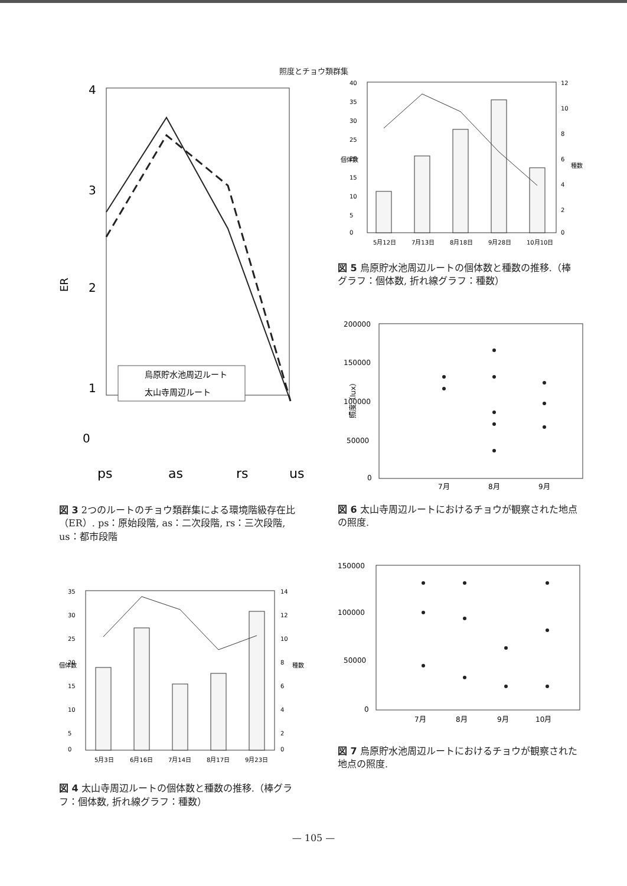照度とチョウ類群集
4
3
2
1
ER
烏原貯水池周辺ルート
太山寺周辺ルート
0
ps
as
rs
us
図 3 2つのルートのチョウ類群集による環境階級存在比（ER）. ps：原始段階, as：二次段階, rs：三次段階, us：都市段階
35
30
25
20
15
10
5
0
14
12
10
8
6
4
2
0
個体数
種数
5月3日
6月16日
7月14日
8月17日
9月23日
図 4 太山寺周辺ルートの個体数と種数の推移.（棒グラフ：個体数, 折れ線グラフ：種数）
40
35
30
25
20
15
10
5
0
12
10
8
6
4
2
0
個体数
種数
5月12日
7月13日
8月18日
9月28日
10月10日
図 5 烏原貯水池周辺ルートの個体数と種数の推移.（棒グラフ：個体数, 折れ線グラフ：種数）
200000
150000
100000
50000
0
7月
8月
9月
照度（lux）
図 6 太山寺周辺ルートにおけるチョウが観察された地点の照度.
150000
100000
50000
0
7月
8月
9月
10月
図 7 烏原貯水池周辺ルートにおけるチョウが観察された地点の照度.
— 105 —